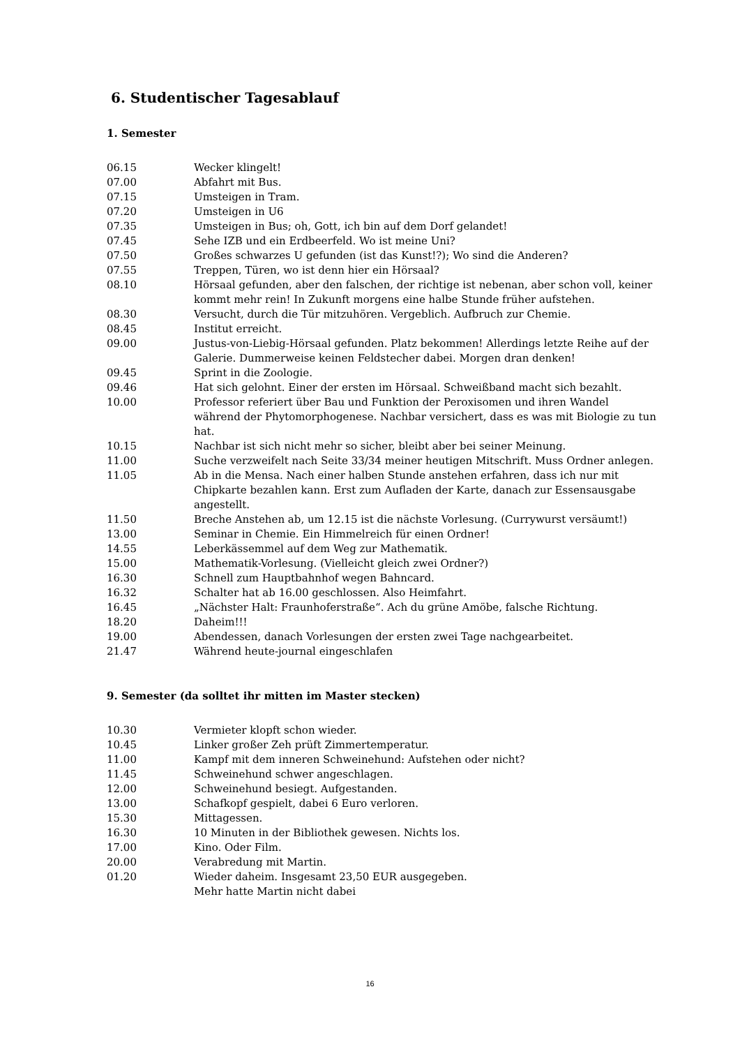6. Studentischer Tagesablauf
1. Semester
06.15 Wecker klingelt!
07.00 Abfahrt mit Bus.
07.15 Umsteigen in Tram.
07.20 Umsteigen in U6
07.35 Umsteigen in Bus; oh, Gott, ich bin auf dem Dorf gelandet!
07.45 Sehe IZB und ein Erdbeerfeld. Wo ist meine Uni?
07.50 Großes schwarzes U gefunden (ist das Kunst!?); Wo sind die Anderen?
07.55 Treppen, Türen, wo ist denn hier ein Hörsaal?
08.10 Hörsaal gefunden, aber den falschen, der richtige ist nebenan, aber schon voll, keiner kommt mehr rein! In Zukunft morgens eine halbe Stunde früher aufstehen.
08.30 Versucht, durch die Tür mitzuhören. Vergeblich. Aufbruch zur Chemie.
08.45 Institut erreicht.
09.00 Justus-von-Liebig-Hörsaal gefunden. Platz bekommen! Allerdings letzte Reihe auf der Galerie. Dummerweise keinen Feldstecher dabei. Morgen dran denken!
09.45 Sprint in die Zoologie.
09.46 Hat sich gelohnt. Einer der ersten im Hörsaal. Schweißband macht sich bezahlt.
10.00 Professor referiert über Bau und Funktion der Peroxisomen und ihren Wandel während der Phytomorphogenese. Nachbar versichert, dass es was mit Biologie zu tun hat.
10.15 Nachbar ist sich nicht mehr so sicher, bleibt aber bei seiner Meinung.
11.00 Suche verzweifelt nach Seite 33/34 meiner heutigen Mitschrift. Muss Ordner anlegen.
11.05 Ab in die Mensa. Nach einer halben Stunde anstehen erfahren, dass ich nur mit Chipkarte bezahlen kann. Erst zum Aufladen der Karte, danach zur Essensausgabe angestellt.
11.50 Breche Anstehen ab, um 12.15 ist die nächste Vorlesung. (Currywurst versäumt!)
13.00 Seminar in Chemie. Ein Himmelreich für einen Ordner!
14.55 Leberkässemmel auf dem Weg zur Mathematik.
15.00 Mathematik-Vorlesung. (Vielleicht gleich zwei Ordner?)
16.30 Schnell zum Hauptbahnhof wegen Bahncard.
16.32 Schalter hat ab 16.00 geschlossen. Also Heimfahrt.
16.45 „Nächster Halt: Fraunhoferstraße“. Ach du grüne Amöbe, falsche Richtung.
18.20 Daheim!!!
19.00 Abendessen, danach Vorlesungen der ersten zwei Tage nachgearbeitet.
21.47 Während heute-journal eingeschlafen
9. Semester (da solltet ihr mitten im Master stecken)
10.30 Vermieter klopft schon wieder.
10.45 Linker großer Zeh prüft Zimmertemperatur.
11.00 Kampf mit dem inneren Schweinehund: Aufstehen oder nicht?
11.45 Schweinehund schwer angeschlagen.
12.00 Schweinehund besiegt. Aufgestanden.
13.00 Schafkopf gespielt, dabei 6 Euro verloren.
15.30 Mittagessen.
16.30 10 Minuten in der Bibliothek gewesen. Nichts los.
17.00 Kino. Oder Film.
20.00 Verabredung mit Martin.
01.20 Wieder daheim. Insgesamt 23,50 EUR ausgegeben.
Mehr hatte Martin nicht dabei
16